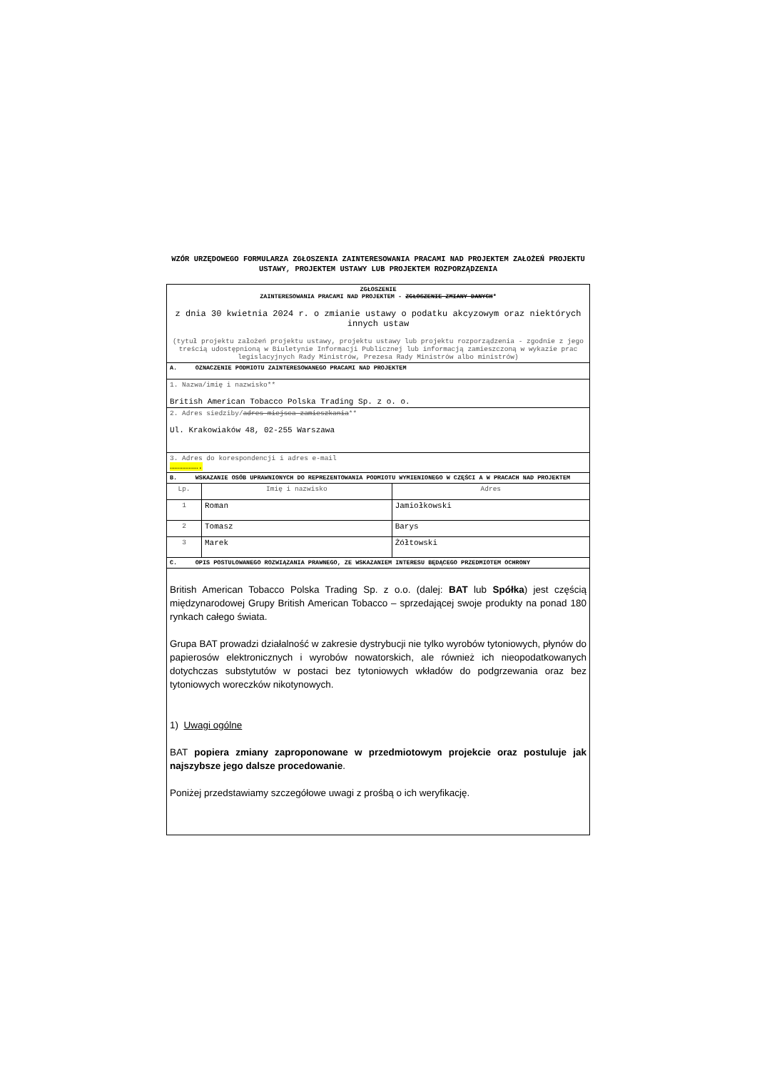WZÓR URZĘDOWEGO FORMULARZA ZGŁOSZENIA ZAINTERESOWANIA PRACAMI NAD PROJEKTEM ZAŁOŻEŃ PROJEKTU USTAWY, PROJEKTEM USTAWY LUB PROJEKTEM ROZPORZĄDZENIA
| ZGŁOSZENIE ZAINTERESOWANIA PRACAMI NAD PROJEKTEM - ZGŁOSZENIE ZMIANY DANYCH * z dnia 30 kwietnia 2024 r. o zmianie ustawy o podatku akcyzowym oraz niektórych innych ustaw (tytuł projektu założeń projektu ustawy, projektu ustawy lub projektu rozporządzenia - zgodnie z jego treścią udostępnioną w Biuletynie Informacji Publicznej lub informacją zamieszczoną w wykazie prac legislacyjnych Rady Ministrów, Prezesa Rady Ministrów albo ministrów) | | |
| A. OZNACZENIE PODMIOTU ZAINTERESOWANEGO PRACAMI NAD PROJEKTEM | | |
| 1. Nazwa/imię i nazwisko** British American Tobacco Polska Trading Sp. z o. o. | | |
| 2. Adres siedziby/ adres miejsca zamieszkania ** Ul. Krakowiaków 48, 02-255 Warszawa | | |
| 3. Adres do korespondencji i adres e-mail ………………. | | |
| B. WSKAZANIE OSÓB UPRAWNIONYCH DO REPREZENTOWANIA PODMIOTU WYMIENIONEGO W CZĘŚCI A W PRACACH NAD PROJEKTEM | | |
| Lp. | Imię i nazwisko | Adres |
| 1 | Roman | Jamiołkowski |
| 2 | Tomasz | Barys |
| 3 | Marek | Żółtowski |
| C. OPIS POSTULOWANEGO ROZWIĄZANIA PRAWNEGO, ZE WSKAZANIEM INTERESU BĘDĄCEGO PRZEDMIOTEM OCHRONY | | |
| British American Tobacco Polska Trading Sp. z o.o. (dalej: BAT lub Spółka ) jest częścią międzynarodowej Grupy British American Tobacco – sprzedającej swoje produkty na ponad 180 rynkach całego świata. Grupa BAT prowadzi działalność w zakresie dystrybucji nie tylko wyrobów tytoniowych, płynów do papierosów elektronicznych i wyrobów nowatorskich, ale również ich nieopodatkowanych dotychczas substytutów w postaci bez tytoniowych wkładów do podgrzewania oraz bez tytoniowych woreczków nikotynowych. 1) Uwagi ogólne BAT popiera zmiany zaproponowane w przedmiotowym projekcie oraz postuluje jak najszybsze jego dalsze procedowanie . Poniżej przedstawiamy szczegółowe uwagi z prośbą o ich weryfikację. | | |